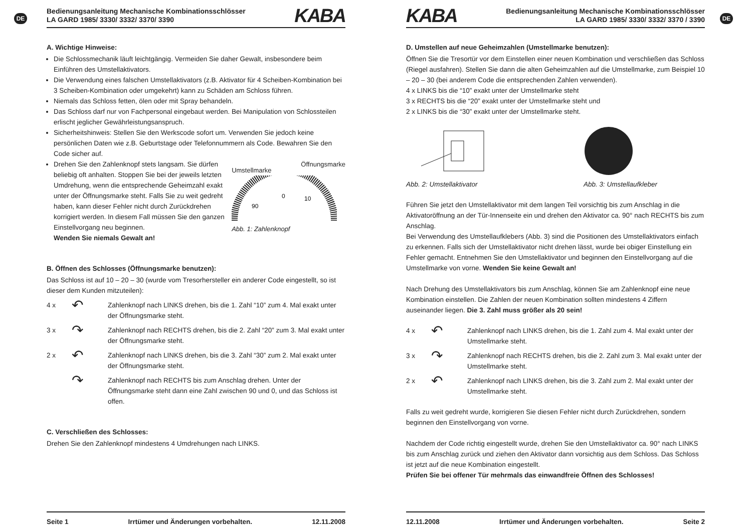DE
Bedienungsanleitung Mechanische Kombinationsschlösser
LA GARD 1985/ 3330/ 3332/ 3370/ 3390
KABA
A. Wichtige Hinweise:
Die Schlossmechanik läuft leichtgängig. Vermeiden Sie daher Gewalt, insbesondere beim Einführen des Umstellaktivators.
Die Verwendung eines falschen Umstellaktivators (z.B. Aktivator für 4 Scheiben-Kombination bei 3 Scheiben-Kombination oder umgekehrt) kann zu Schäden am Schloss führen.
Niemals das Schloss fetten, ölen oder mit Spray behandeln.
Das Schloss darf nur von Fachpersonal eingebaut werden. Bei Manipulation von Schlossteilen erlischt jeglicher Gewährleistungsanspruch.
Sicherheitshinweis: Stellen Sie den Werkscode sofort um. Verwenden Sie jedoch keine persönlichen Daten wie z.B. Geburtstage oder Telefonnummern als Code. Bewahren Sie den Code sicher auf.
Drehen Sie den Zahlenknopf stets langsam. Sie dürfen beliebig oft anhalten. Stoppen Sie bei der jeweils letzten Umdrehung, wenn die entsprechende Geheimzahl exakt unter der Öffnungsmarke steht. Falls Sie zu weit gedreht haben, kann dieser Fehler nicht durch Zurückdrehen korrigiert werden. In diesem Fall müssen Sie den ganzen Einstellvorgang neu beginnen.
Wenden Sie niemals Gewalt an!
Umstellmarke Öffnungsmarke
0
90
10
Abb. 1: Zahlenknopf
B. Öffnen des Schlosses (Öffnungsmarke benutzen):
Das Schloss ist auf 10 – 20 – 30 (wurde vom Tresorhersteller ein anderer Code eingestellt, so ist dieser dem Kunden mitzuteilen):
4 x ↶ Zahlenknopf nach LINKS drehen, bis die 1. Zahl “10” zum 4. Mal exakt unter der Öffnungsmarke steht.
3 x ↷ Zahlenknopf nach RECHTS drehen, bis die 2. Zahl “20” zum 3. Mal exakt unter der Öffnungsmarke steht.
2 x ↶ Zahlenknopf nach LINKS drehen, bis die 3. Zahl “30” zum 2. Mal exakt unter der Öffnungsmarke steht.
↷ Zahlenknopf nach RECHTS bis zum Anschlag drehen. Unter der Öffnungsmarke steht dann eine Zahl zwischen 90 und 0, und das Schloss ist offen.
C. Verschließen des Schlosses:
Drehen Sie den Zahlenknopf mindestens 4 Umdrehungen nach LINKS.
Seite 1 Irrtümer und Änderungen vorbehalten. 12.11.2008
DE
KABA
Bedienungsanleitung Mechanische Kombinationsschlösser
LA GARD 1985/ 3330/ 3332/ 3370 / 3390
D. Umstellen auf neue Geheimzahlen (Umstellmarke benutzen):
Öffnen Sie die Tresortür vor dem Einstellen einer neuen Kombination und verschließen das Schloss (Riegel ausfahren). Stellen Sie dann die alten Geheimzahlen auf die Umstellmarke, zum Beispiel 10 – 20 – 30 (bei anderem Code die entsprechenden Zahlen verwenden).
4 x LINKS bis die “10” exakt unter der Umstellmarke steht
3 x RECHTS bis die “20” exakt unter der Umstellmarke steht und
2 x LINKS bis die “30” exakt unter der Umstellmarke steht.
Abb. 2: Umstellaktivator Abb. 3: Umstellaufkleber
Führen Sie jetzt den Umstellaktivator mit dem langen Teil vorsichtig bis zum Anschlag in die Aktivatoröffnung an der Tür-Innenseite ein und drehen den Aktivator ca. 90° nach RECHTS bis zum Anschlag.
Bei Verwendung des Umstellaufklebers (Abb. 3) sind die Positionen des Umstellaktivators einfach zu erkennen. Falls sich der Umstellaktivator nicht drehen lässt, wurde bei obiger Einstellung ein Fehler gemacht. Entnehmen Sie den Umstellaktivator und beginnen den Einstellvorgang auf die Umstellmarke von vorne. Wenden Sie keine Gewalt an!
Nach Drehung des Umstellaktivators bis zum Anschlag, können Sie am Zahlenknopf eine neue Kombination einstellen. Die Zahlen der neuen Kombination sollten mindestens 4 Ziffern auseinander liegen. Die 3. Zahl muss größer als 20 sein!
4 x ↶ Zahlenknopf nach LINKS drehen, bis die 1. Zahl zum 4. Mal exakt unter der Umstellmarke steht.
3 x ↷ Zahlenknopf nach RECHTS drehen, bis die 2. Zahl zum 3. Mal exakt unter der Umstellmarke steht.
2 x ↶ Zahlenknopf nach LINKS drehen, bis die 3. Zahl zum 2. Mal exakt unter der Umstellmarke steht.
Falls zu weit gedreht wurde, korrigieren Sie diesen Fehler nicht durch Zurückdrehen, sondern beginnen den Einstellvorgang von vorne.
Nachdem der Code richtig eingestellt wurde, drehen Sie den Umstellaktivator ca. 90° nach LINKS bis zum Anschlag zurück und ziehen den Aktivator dann vorsichtig aus dem Schloss. Das Schloss ist jetzt auf die neue Kombination eingestellt.
Prüfen Sie bei offener Tür mehrmals das einwandfreie Öffnen des Schlosses!
12.11.2008 Irrtümer und Änderungen vorbehalten. Seite 2